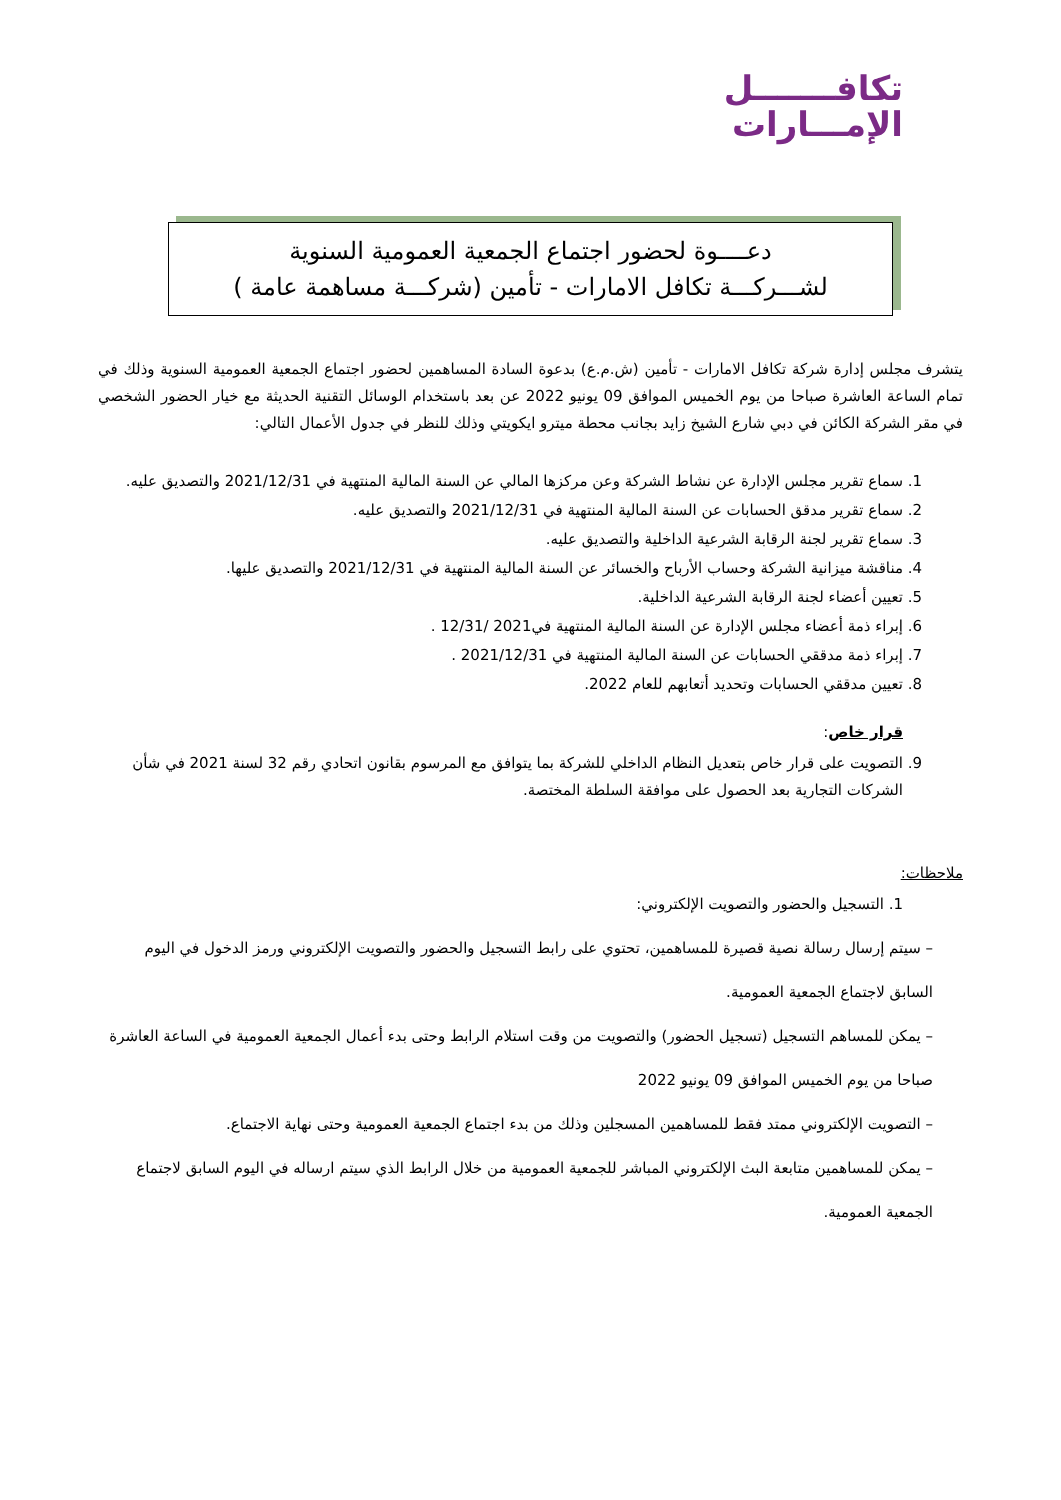تكافـــــــل
الإمـــارات
دعــــوة لحضور اجتماع الجمعية العمومية السنوية
لشـــركـــة تكافل الامارات - تأمين (شركـــة مساهمة عامة )
يتشرف مجلس إدارة شركة تكافل الامارات - تأمين (ش.م.ع) بدعوة السادة المساهمين لحضور اجتماع الجمعية العمومية السنوية وذلك في تمام الساعة العاشرة صباحا من يوم الخميس الموافق 09 يونيو 2022 عن بعد باستخدام الوسائل التقنية الحديثة مع خيار الحضور الشخصي في مقر الشركة الكائن في دبي شارع الشيخ زايد بجانب محطة ميترو ايكويتي وذلك للنظر في جدول الأعمال التالي:
1. سماع تقرير مجلس الإدارة عن نشاط الشركة وعن مركزها المالي عن السنة المالية المنتهية في 2021/12/31 والتصديق عليه.
2. سماع تقرير مدقق الحسابات عن السنة المالية المنتهية في 2021/12/31 والتصديق عليه.
3. سماع تقرير لجنة الرقابة الشرعية الداخلية والتصديق عليه.
4. مناقشة ميزانية الشركة وحساب الأرباح والخسائر عن السنة المالية المنتهية في 2021/12/31 والتصديق عليها.
5. تعيين أعضاء لجنة الرقابة الشرعية الداخلية.
6. إبراء ذمة أعضاء مجلس الإدارة عن السنة المالية المنتهية في2021 /12/31 .
7. إبراء ذمة مدققي الحسابات عن السنة المالية المنتهية في 2021/12/31 .
8. تعيين مدققي الحسابات وتحديد أتعابهم للعام 2022.
قرار خاص:
9. التصويت على قرار خاص بتعديل النظام الداخلي للشركة بما يتوافق مع المرسوم بقانون اتحادي رقم 32 لسنة 2021 في شأن الشركات التجارية بعد الحصول على موافقة السلطة المختصة.
ملاحظات:
1. التسجيل والحضور والتصويت الإلكتروني:
– سيتم إرسال رسالة نصية قصيرة للمساهمين، تحتوي على رابط التسجيل والحضور والتصويت الإلكتروني ورمز الدخول في اليوم السابق لاجتماع الجمعية العمومية.
– يمكن للمساهم التسجيل (تسجيل الحضور) والتصويت من وقت استلام الرابط وحتى بدء أعمال الجمعية العمومية في الساعة العاشرة صباحا من يوم الخميس الموافق 09 يونيو 2022
– التصويت الإلكتروني ممتد فقط للمساهمين المسجلين وذلك من بدء اجتماع الجمعية العمومية وحتى نهاية الاجتماع.
– يمكن للمساهمين متابعة البث الإلكتروني المباشر للجمعية العمومية من خلال الرابط الذي سيتم ارساله في اليوم السابق لاجتماع الجمعية العمومية.